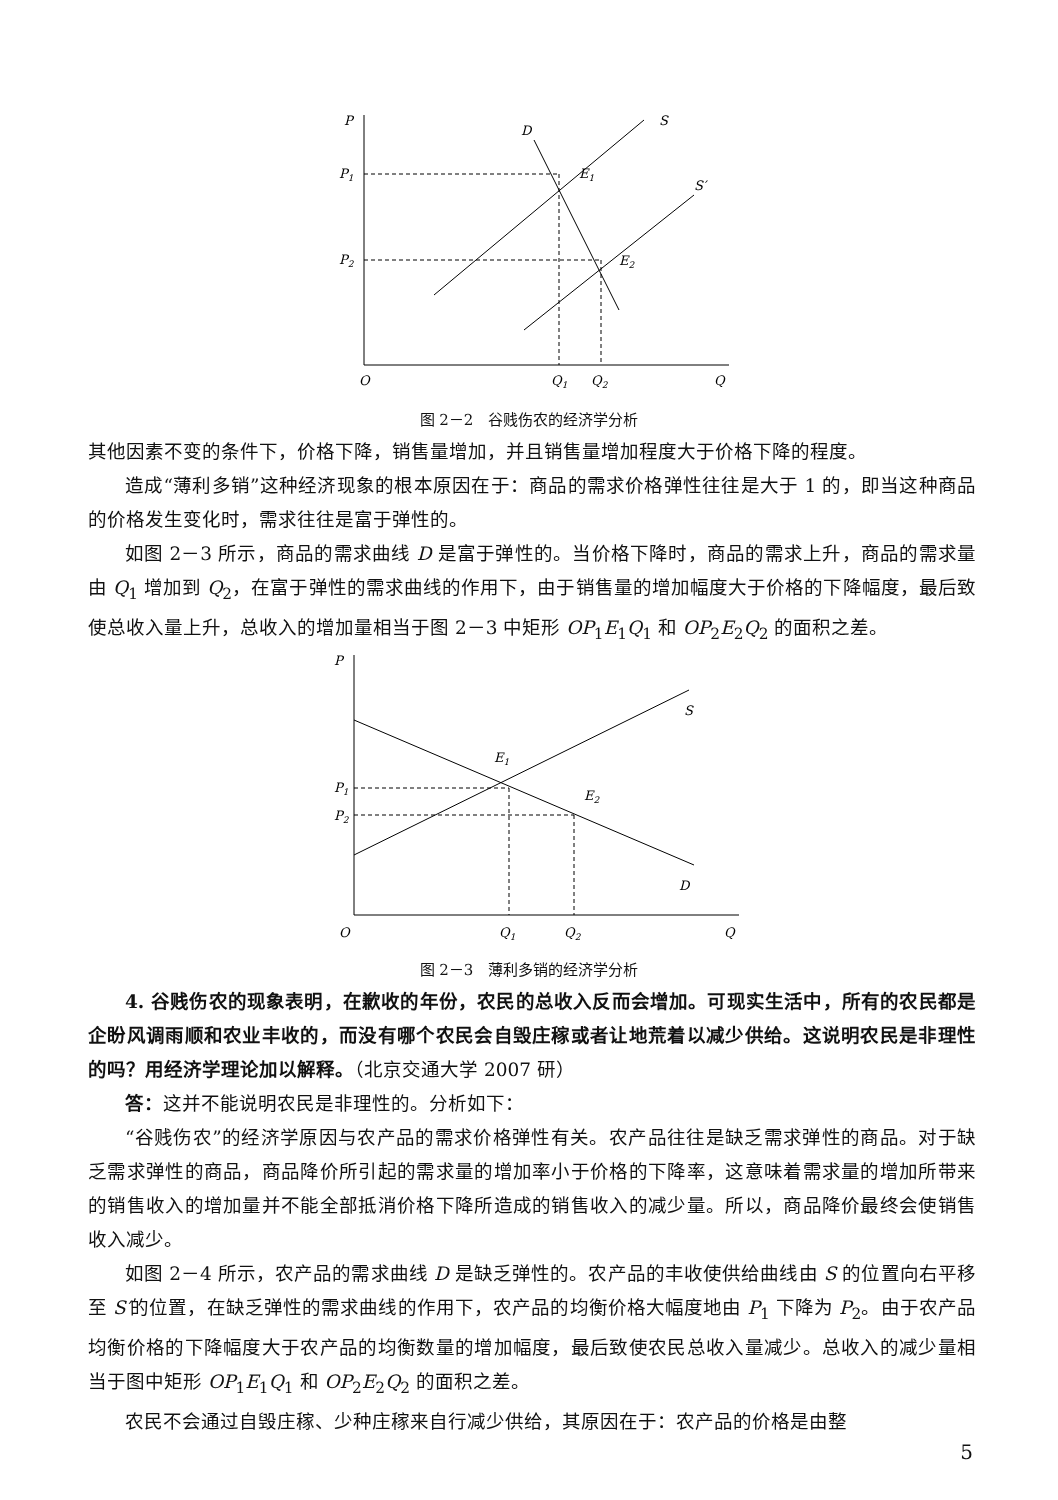P
D
S
S′
P1
P2
E1
E2
O
Q1
Q2
Q
图 2－2　谷贱伤农的经济学分析
其他因素不变的条件下，价格下降，销售量增加，并且销售量增加程度大于价格下降的程度。
造成“薄利多销”这种经济现象的根本原因在于：商品的需求价格弹性往往是大于 1 的，即当这种商品的价格发生变化时，需求往往是富于弹性的。
如图 2－3 所示，商品的需求曲线 D 是富于弹性的。当价格下降时，商品的需求上升，商品的需求量由 Q<sub>1</sub> 增加到 Q<sub>2</sub>，在富于弹性的需求曲线的作用下，由于销售量的增加幅度大于价格的下降幅度，最后致使总收入量上升，总收入的增加量相当于图 2－3 中矩形 OP<sub>1</sub>E<sub>1</sub>Q<sub>1</sub> 和 OP<sub>2</sub>E<sub>2</sub>Q<sub>2</sub> 的面积之差。
P
S
D
P1
P2
E1
E2
O
Q1
Q2
Q
图 2－3　薄利多销的经济学分析
4. 谷贱伤农的现象表明，在歉收的年份，农民的总收入反而会增加。可现实生活中，所有的农民都是企盼风调雨顺和农业丰收的，而没有哪个农民会自毁庄稼或者让地荒着以减少供给。这说明农民是非理性的吗？用经济学理论加以解释。（北京交通大学 2007 研）
答：这并不能说明农民是非理性的。分析如下：
“谷贱伤农”的经济学原因与农产品的需求价格弹性有关。农产品往往是缺乏需求弹性的商品。对于缺乏需求弹性的商品，商品降价所引起的需求量的增加率小于价格的下降率，这意味着需求量的增加所带来的销售收入的增加量并不能全部抵消价格下降所造成的销售收入的减少量。所以，商品降价最终会使销售收入减少。
如图 2－4 所示，农产品的需求曲线 D 是缺乏弹性的。农产品的丰收使供给曲线由 S 的位置向右平移至 S′的位置，在缺乏弹性的需求曲线的作用下，农产品的均衡价格大幅度地由 P<sub>1</sub> 下降为 P<sub>2</sub>。由于农产品均衡价格的下降幅度大于农产品的均衡数量的增加幅度，最后致使农民总收入量减少。总收入的减少量相当于图中矩形 OP<sub>1</sub>E<sub>1</sub>Q<sub>1</sub> 和 OP<sub>2</sub>E<sub>2</sub>Q<sub>2</sub> 的面积之差。
农民不会通过自毁庄稼、少种庄稼来自行减少供给，其原因在于：农产品的价格是由整
5